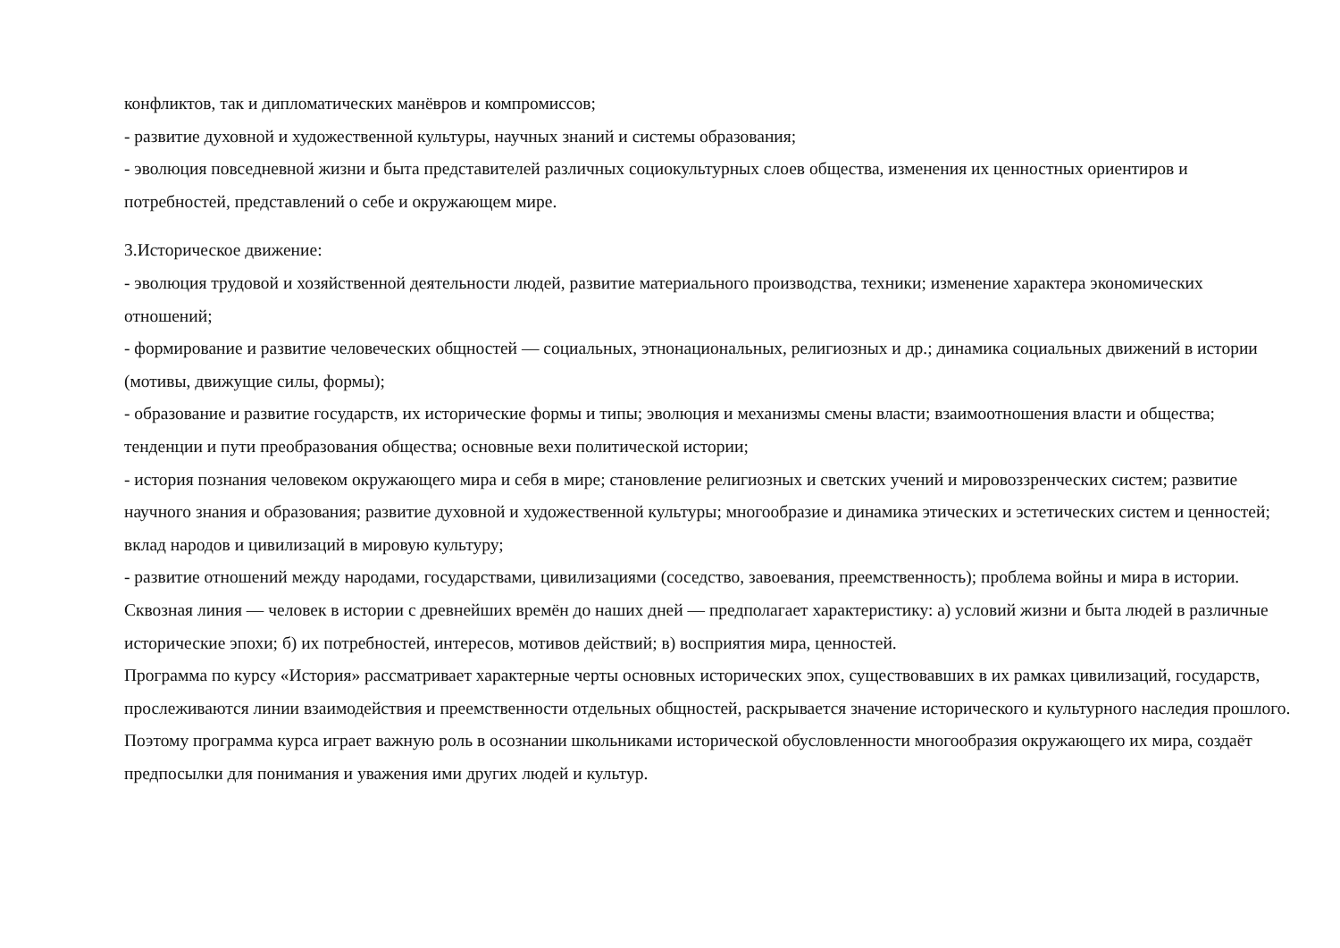конфликтов, так и дипломатических манёвров и компромиссов;
- развитие духовной и художественной культуры, научных знаний и системы образования;
- эволюция повседневной жизни и быта представителей различных социокультурных слоев общества, изменения их ценностных ориентиров и потребностей, представлений о себе и окружающем мире.
3.Историческое движение:
- эволюция трудовой и хозяйственной деятельности людей, развитие материального производства, техники; изменение характера экономических отношений;
- формирование и развитие человеческих общностей — социальных, этнонациональных, религиозных и др.; динамика социальных движений в истории (мотивы, движущие силы, формы);
- образование и развитие государств, их исторические формы и типы; эволюция и механизмы смены власти; взаимоотношения власти и общества; тенденции и пути преобразования общества; основные вехи политической истории;
- история познания человеком окружающего мира и себя в мире; становление религиозных и светских учений и мировоззренческих систем; развитие научного знания и образования; развитие духовной и художественной культуры; многообразие и динамика этических и эстетических систем и ценностей; вклад народов и цивилизаций в мировую культуру;
- развитие отношений между народами, государствами, цивилизациями (соседство, завоевания, преемственность); проблема войны и мира в истории.
Сквозная линия — человек в истории с древнейших времён до наших дней — предполагает характеристику: а) условий жизни и быта людей в различные исторические эпохи; б) их потребностей, интересов, мотивов действий; в) восприятия мира, ценностей.
Программа по курсу «История» рассматривает характерные черты основных исторических эпох, существовавших в их рамках цивилизаций, государств, прослеживаются линии взаимодействия и преемственности отдельных общностей, раскрывается значение исторического и культурного наследия прошлого. Поэтому программа курса играет важную роль в осознании школьниками исторической обусловленности многообразия окружающего их мира, создаёт предпосылки для понимания и уважения ими других людей и культур.